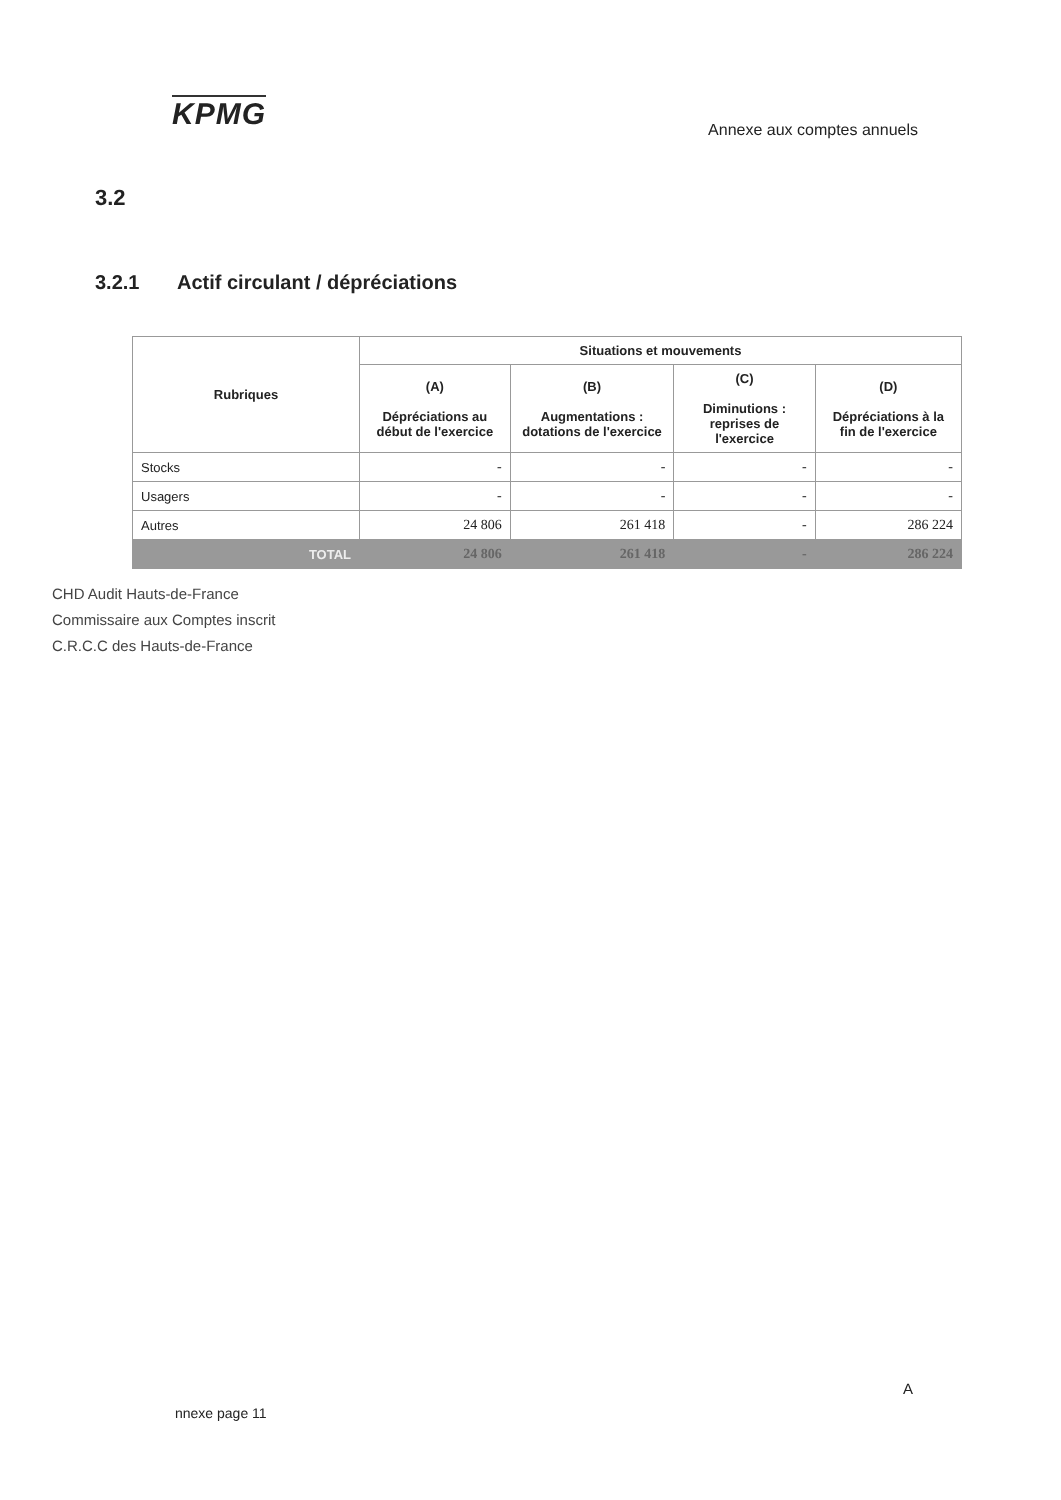KPMG
Annexe aux comptes annuels
3.2
3.2.1 Actif circulant / dépréciations
| Rubriques | Situations et mouvements | | | |
| --- | --- | --- | --- | --- |
| | (A) Dépréciations au début de l'exercice | (B) Augmentations : dotations de l'exercice | (C) Diminutions : reprises de l'exercice | (D) Dépréciations à la fin de l'exercice |
| Stocks | - | - | - | - |
| Usagers | - | - | - | - |
| Autres | 24 806 | 261 418 | - | 286 224 |
| TOTAL | 24 806 | 261 418 | - | 286 224 |
CHD Audit Hauts-de-France
Commissaire aux Comptes inscrit
C.R.C.C des Hauts-de-France
A
nnexe page 11